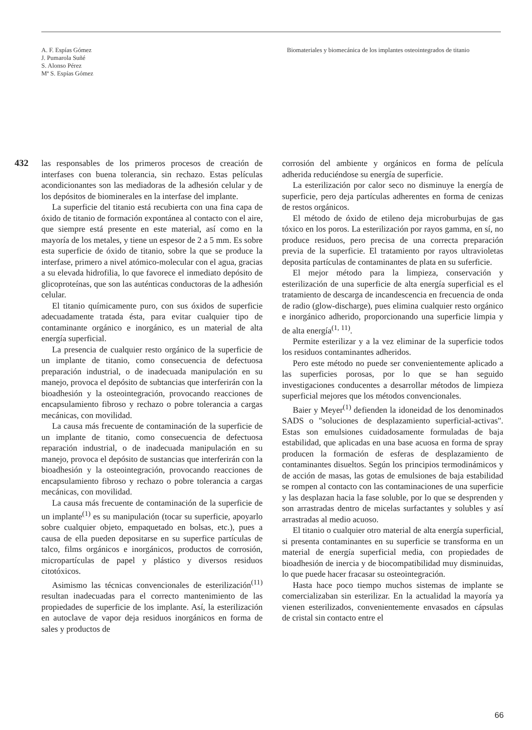A. F. Espías Gómez
J. Pumarola Suñé
S. Alonso Pérez
Mª S. Espías Gómez
Biomateriales y biomecánica de los implantes osteointegrados de titanio
432
las responsables de los primeros procesos de creación de interfases con buena tolerancia, sin rechazo. Estas películas acondicionantes son las mediadoras de la adhesión celular y de los depósitos de biominerales en la interfase del implante.
La superficie del titanio está recubierta con una fina capa de óxido de titanio de formación expontánea al contacto con el aire, que siempre está presente en este material, así como en la mayoría de los metales, y tiene un espesor de 2 a 5 mm. Es sobre esta superficie de óxido de titanio, sobre la que se produce la interfase, primero a nivel atómico-molecular con el agua, gracias a su elevada hidrofilia, lo que favorece el inmediato depósito de glicoproteínas, que son las auténticas conductoras de la adhesión celular.
El titanio químicamente puro, con sus óxidos de superficie adecuadamente tratada ésta, para evitar cualquier tipo de contaminante orgánico e inorgánico, es un material de alta energía superficial.
La presencia de cualquier resto orgánico de la superficie de un implante de titanio, como consecuencia de defectuosa preparación industrial, o de inadecuada manipulación en su manejo, provoca el depósito de subtancias que interferirán con la bioadhesión y la osteointegración, provocando reacciones de encapsulamiento fibroso y rechazo o pobre tolerancia a cargas mecánicas, con movilidad.
La causa más frecuente de contaminación de la superficie de un implante de titanio, como consecuencia de defectuosa reparación industrial, o de inadecuada manipulación en su manejo, provoca el depósito de sustancias que interferirán con la bioadhesión y la osteointegración, provocando reacciones de encapsulamiento fibroso y rechazo o pobre tolerancia a cargas mecánicas, con movilidad.
La causa más frecuente de contaminación de la superficie de un implante<sup>(1)</sup> es su manipulación (tocar su superficie, apoyarlo sobre cualquier objeto, empaquetado en bolsas, etc.), pues a causa de ella pueden depositarse en su superfice partículas de talco, films orgánicos e inorgánicos, productos de corrosión, micropartículas de papel y plástico y diversos residuos citotóxicos.
Asimismo las técnicas convencionales de esterilización<sup>(11)</sup> resultan inadecuadas para el correcto mantenimiento de las propiedades de superficie de los implante. Así, la esterilización en autoclave de vapor deja residuos inorgánicos en forma de sales y productos de
corrosión del ambiente y orgánicos en forma de película adherida reduciéndose su energía de superficie.
La esterilización por calor seco no disminuye la energía de superficie, pero deja partículas adherentes en forma de cenizas de restos orgánicos.
El método de óxido de etileno deja microburbujas de gas tóxico en los poros. La esterilización por rayos gamma, en sí, no produce residuos, pero precisa de una correcta preparación previa de la superficie. El tratamiento por rayos ultravioletas deposita partículas de contaminantes de plata en su suferficie.
El mejor método para la limpieza, conservación y esterilización de una superficie de alta energía superficial es el tratamiento de descarga de incandescencia en frecuencia de onda de radio (glow-discharge), pues elimina cualquier resto orgánico e inorgánico adherido, proporcionando una superficie limpia y de alta energía<sup>(1, 11)</sup>.
Permite esterilizar y a la vez eliminar de la superficie todos los residuos contaminantes adheridos.
Pero este método no puede ser convenientemente aplicado a las superficies porosas, por lo que se han seguido investigaciones conducentes a desarrollar métodos de limpieza superficial mejores que los métodos convencionales.
Baier y Meyer<sup>(1)</sup> defienden la idoneidad de los denominados SADS o "soluciones de desplazamiento superficial-activas". Estas son emulsiones cuidadosamente formuladas de baja estabilidad, que aplicadas en una base acuosa en forma de spray producen la formación de esferas de desplazamiento de contaminantes disueltos. Según los principios termodinámicos y de acción de masas, las gotas de emulsiones de baja estabilidad se rompen al contacto con las contaminaciones de una superficie y las desplazan hacia la fase soluble, por lo que se desprenden y son arrastradas dentro de micelas surfactantes y solubles y así arrastradas al medio acuoso.
El titanio o cualquier otro material de alta energía superficial, si presenta contaminantes en su superficie se transforma en un material de energía superficial media, con propiedades de bioadhesión de inercia y de biocompatibilidad muy disminuidas, lo que puede hacer fracasar su osteointegración.
Hasta hace poco tiempo muchos sistemas de implante se comercializaban sin esterilizar. En la actualidad la mayoría ya vienen esterilizados, convenientemente envasados en cápsulas de cristal sin contacto entre el
66